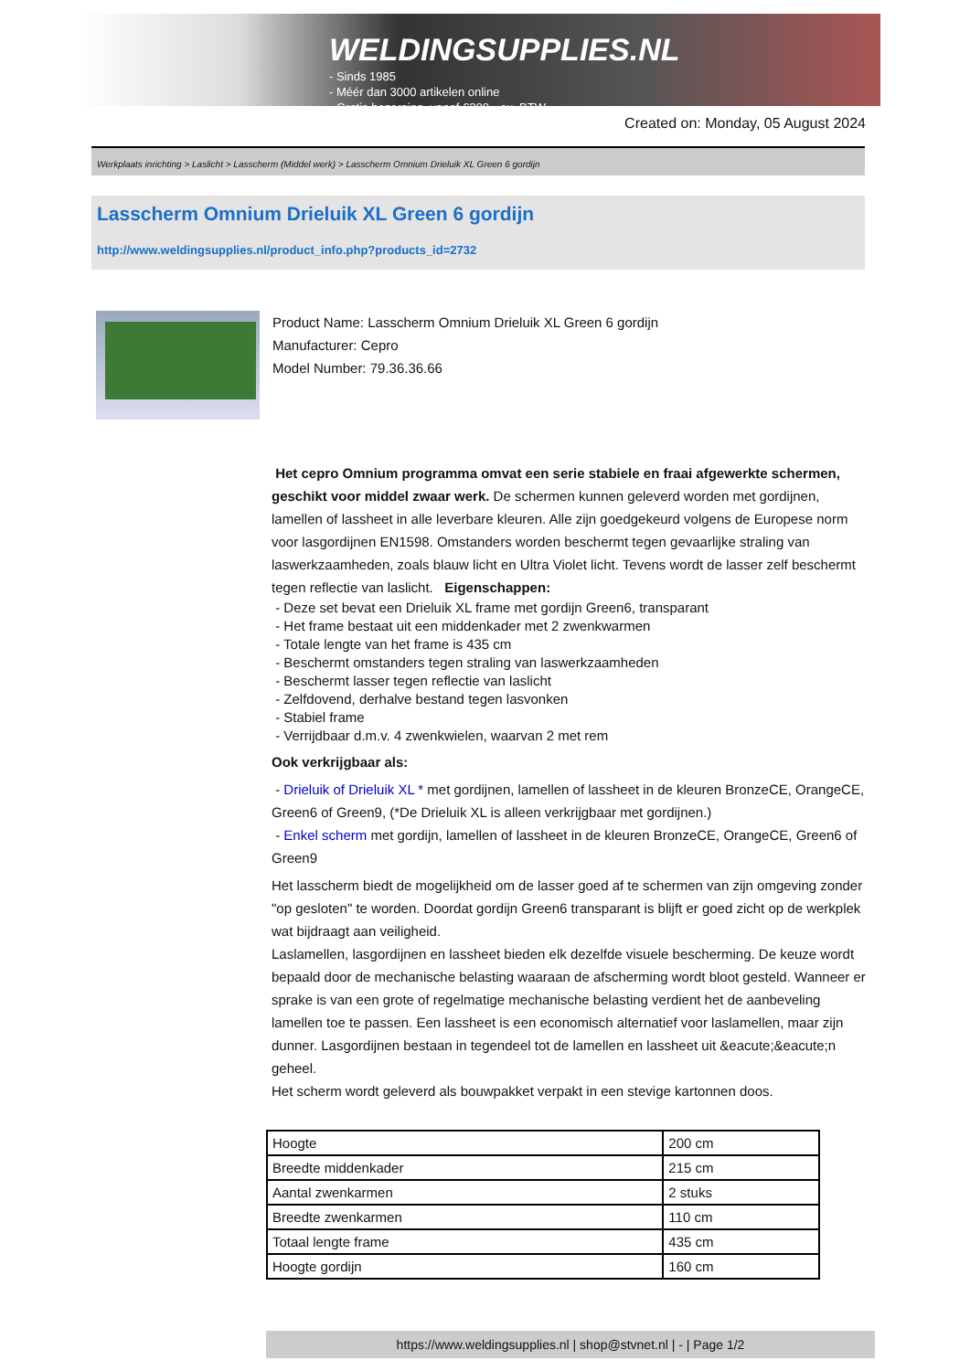WELDINGSUPPLIES.NL
- Sinds 1985
- Méér dan 3000 artikelen online
- Gratis bezorging, vanaf €200,--ex. BTW
Created on: Monday, 05 August 2024
Werkplaats inrichting > Laslicht > Lasscherm (Middel werk) > Lasscherm Omnium Drieluik XL Green 6 gordijn
Lasscherm Omnium Drieluik XL Green 6 gordijn
http://www.weldingsupplies.nl/product_info.php?products_id=2732
Product Name: Lasscherm Omnium Drieluik XL Green 6 gordijn
Manufacturer: Cepro
Model Number: 79.36.36.66
Het cepro Omnium programma omvat een serie stabiele en fraai afgewerkte schermen, geschikt voor middel zwaar werk. De schermen kunnen geleverd worden met gordijnen, lamellen of lassheet in alle leverbare kleuren. Alle zijn goedgekeurd volgens de Europese norm voor lasgordijnen EN1598. Omstanders worden beschermt tegen gevaarlijke straling van laswerkzaamheden, zoals blauw licht en Ultra Violet licht. Tevens wordt de lasser zelf beschermt tegen reflectie van laslicht. Eigenschappen:
- Deze set bevat een Drieluik XL frame met gordijn Green6, transparant
- Het frame bestaat uit een middenkader met 2 zwenkwarmen
- Totale lengte van het frame is 435 cm
- Beschermt omstanders tegen straling van laswerkzaamheden
- Beschermt lasser tegen reflectie van laslicht
- Zelfdovend, derhalve bestand tegen lasvonken
- Stabiel frame
- Verrijdbaar d.m.v. 4 zwenkwielen, waarvan 2 met rem
Ook verkrijgbaar als:
- Drieluik of Drieluik XL * met gordijnen, lamellen of lassheet in de kleuren BronzeCE, OrangeCE, Green6 of Green9, (*De Drieluik XL is alleen verkrijgbaar met gordijnen.)
- Enkel scherm met gordijn, lamellen of lassheet in de kleuren BronzeCE, OrangeCE, Green6 of Green9
Het lasscherm biedt de mogelijkheid om de lasser goed af te schermen van zijn omgeving zonder "op gesloten" te worden. Doordat gordijn Green6 transparant is blijft er goed zicht op de werkplek wat bijdraagt aan veiligheid.
Laslamellen, lasgordijnen en lassheet bieden elk dezelfde visuele bescherming. De keuze wordt bepaald door de mechanische belasting waaraan de afscherming wordt bloot gesteld. Wanneer er sprake is van een grote of regelmatige mechanische belasting verdient het de aanbeveling lamellen toe te passen. Een lassheet is een economisch alternatief voor laslamellen, maar zijn dunner. Lasgordijnen bestaan in tegendeel tot de lamellen en lassheet uit &eacute;&eacute;n geheel.
Het scherm wordt geleverd als bouwpakket verpakt in een stevige kartonnen doos.
| Hoogte | 200 cm |
| Breedte middenkader | 215 cm |
| Aantal zwenkarmen | 2 stuks |
| Breedte zwenkarmen | 110 cm |
| Totaal lengte frame | 435 cm |
| Hoogte gordijn | 160 cm |
https://www.weldingsupplies.nl | shop@stvnet.nl | - | Page 1/2